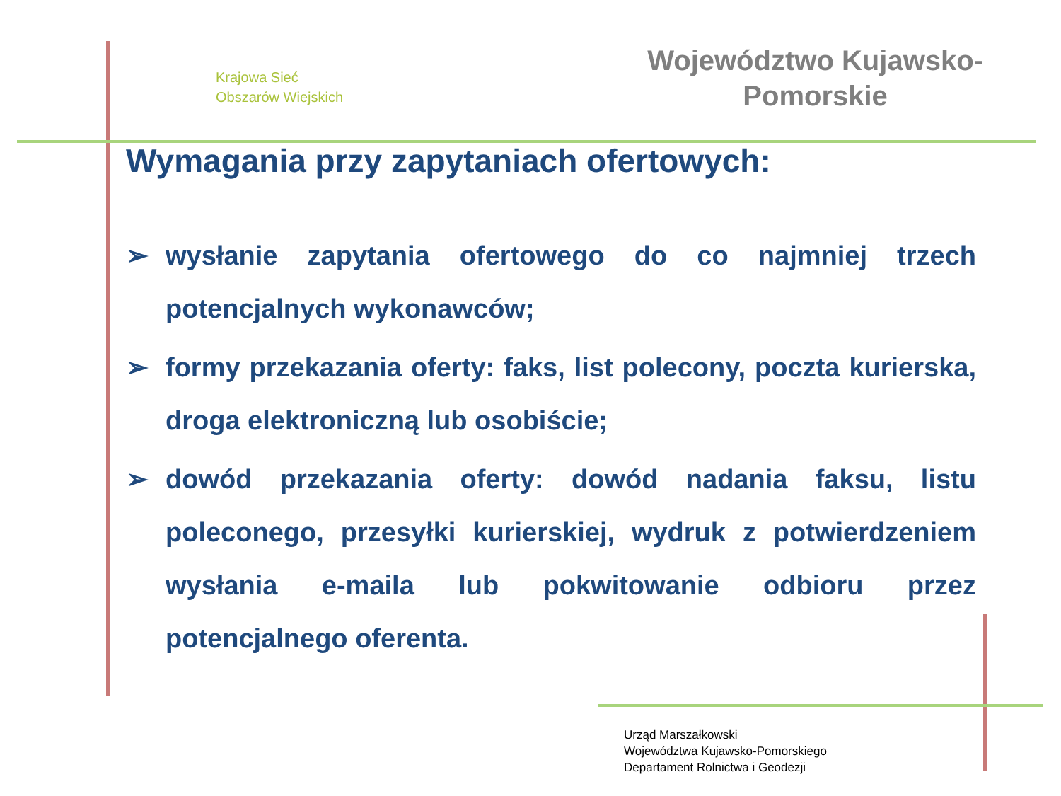Krajowa Sieć
Obszarów Wiejskich
Województwo Kujawsko-
Pomorskie
Wymagania przy zapytaniach ofertowych:
➢ wysłanie zapytania ofertowego do co najmniej trzech potencjalnych wykonawców;
➢ formy przekazania oferty: faks, list polecony, poczta kurierska, droga elektroniczną lub osobiście;
➢ dowód przekazania oferty: dowód nadania faksu, listu poleconego, przesyłki kurierskiej, wydruk z potwierdzeniem wysłania e-maila lub pokwitowanie odbioru przez potencjalnego oferenta.
Urząd Marszałkowski
Województwa Kujawsko-Pomorskiego
Departament Rolnictwa i Geodezji